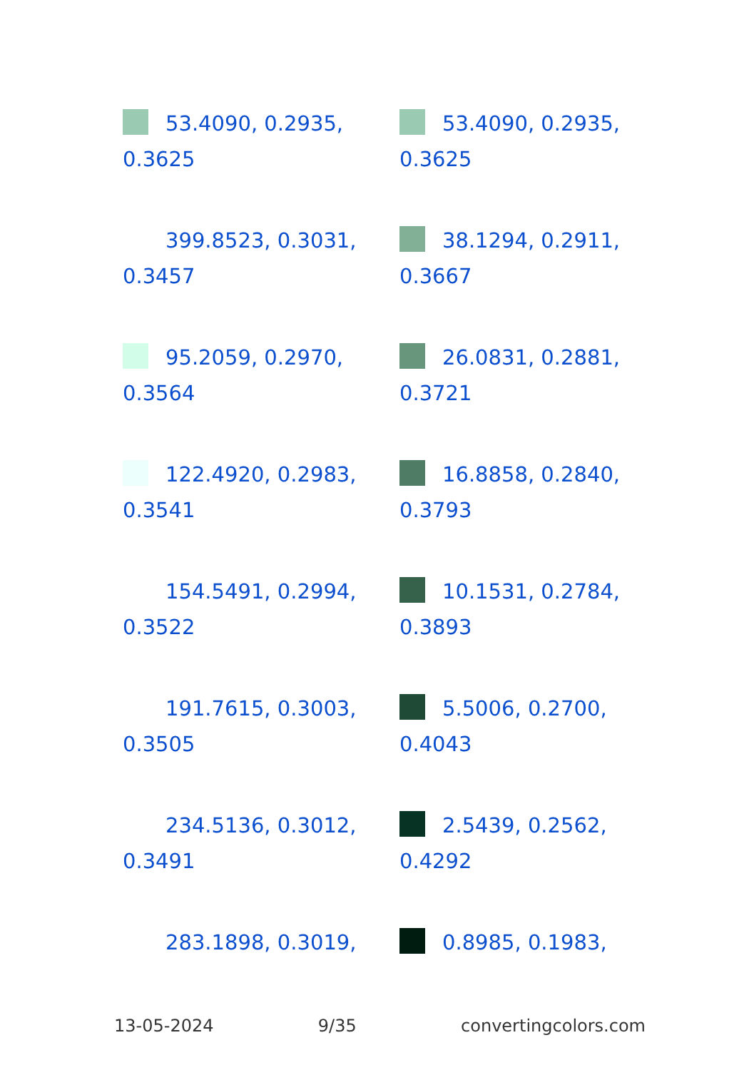53.4090, 0.2935, 0.3625
53.4090, 0.2935, 0.3625
399.8523, 0.3031, 0.3457
38.1294, 0.2911, 0.3667
95.2059, 0.2970, 0.3564
26.0831, 0.2881, 0.3721
122.4920, 0.2983, 0.3541
16.8858, 0.2840, 0.3793
154.5491, 0.2994, 0.3522
10.1531, 0.2784, 0.3893
191.7615, 0.3003, 0.3505
5.5006, 0.2700, 0.4043
234.5136, 0.3012, 0.3491
2.5439, 0.2562, 0.4292
283.1898, 0.3019,
0.8985, 0.1983,
13-05-2024 9/35 convertingcolors.com